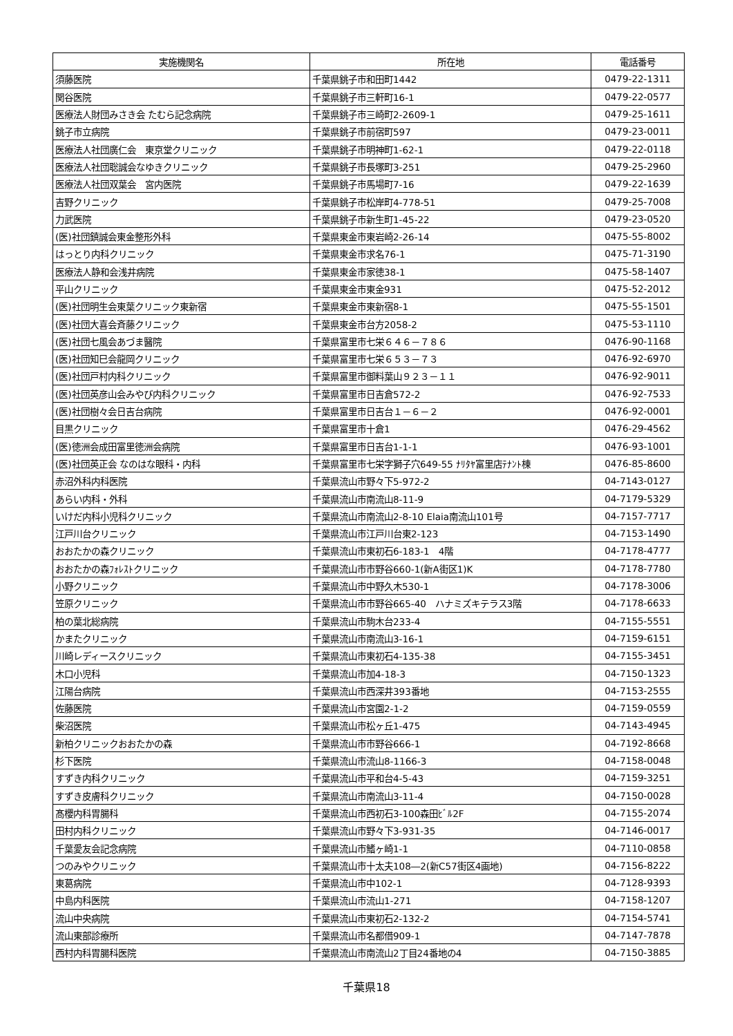| 実施機関名 | 所在地 | 電話番号 |
| --- | --- | --- |
| 須藤医院 | 千葉県銚子市和田町1442 | 0479-22-1311 |
| 関谷医院 | 千葉県銚子市三軒町16-1 | 0479-22-0577 |
| 医療法人財団みさき会 たむら記念病院 | 千葉県銚子市三崎町2-2609-1 | 0479-25-1611 |
| 銚子市立病院 | 千葉県銚子市前宿町597 | 0479-23-0011 |
| 医療法人社団廣仁会 東京堂クリニック | 千葉県銚子市明神町1-62-1 | 0479-22-0118 |
| 医療法人社団聡誠会なゆきクリニック | 千葉県銚子市長塚町3-251 | 0479-25-2960 |
| 医療法人社団双葉会 宮内医院 | 千葉県銚子市馬場町7-16 | 0479-22-1639 |
| 吉野クリニック | 千葉県銚子市松岸町4-778-51 | 0479-25-7008 |
| 力武医院 | 千葉県銚子市新生町1-45-22 | 0479-23-0520 |
| (医)社団鎮誠会東金整形外科 | 千葉県東金市東岩崎2-26-14 | 0475-55-8002 |
| はっとり内科クリニック | 千葉県東金市求名76-1 | 0475-71-3190 |
| 医療法人静和会浅井病院 | 千葉県東金市家徳38-1 | 0475-58-1407 |
| 平山クリニック | 千葉県東金市東金931 | 0475-52-2012 |
| (医)社団明生会東葉クリニック東新宿 | 千葉県東金市東新宿8-1 | 0475-55-1501 |
| (医)社団大喜会斉藤クリニック | 千葉県東金市台方2058-2 | 0475-53-1110 |
| (医)社団七風会あづま醫院 | 千葉県富里市七栄６４６－７８６ | 0476-90-1168 |
| (医)社団知巳会龍岡クリニック | 千葉県富里市七栄６５３－７３ | 0476-92-6970 |
| (医)社団戸村内科クリニック | 千葉県富里市御料葉山９２３－１１ | 0476-92-9011 |
| (医)社団英彦山会みやび内科クリニック | 千葉県富里市日吉倉572-2 | 0476-92-7533 |
| (医)社団樹々会日吉台病院 | 千葉県富里市日吉台１－６－２ | 0476-92-0001 |
| 目黒クリニック | 千葉県富里市十倉1 | 0476-29-4562 |
| (医)徳洲会成田富里徳洲会病院 | 千葉県富里市日吉台1-1-1 | 0476-93-1001 |
| (医)社団英正会 なのはな眼科・内科 | 千葉県富里市七栄字獅子穴649-55 ﾅﾘﾀﾔ富里店ﾃﾅﾝﾄ棟 | 0476-85-8600 |
| 赤沼外科内科医院 | 千葉県流山市野々下5-972-2 | 04-7143-0127 |
| あらい内科・外科 | 千葉県流山市南流山8-11-9 | 04-7179-5329 |
| いけだ内科小児科クリニック | 千葉県流山市南流山2-8-10 Elaia南流山101号 | 04-7157-7717 |
| 江戸川台クリニック | 千葉県流山市江戸川台東2-123 | 04-7153-1490 |
| おおたかの森クリニック | 千葉県流山市東初石6-183-1 4階 | 04-7178-4777 |
| おおたかの森ﾌｫﾚｽﾄクリニック | 千葉県流山市市野谷660-1(新A街区1)K | 04-7178-7780 |
| 小野クリニック | 千葉県流山市中野久木530-1 | 04-7178-3006 |
| 笠原クリニック | 千葉県流山市市野谷665-40 ハナミズキテラス3階 | 04-7178-6633 |
| 柏の葉北総病院 | 千葉県流山市駒木台233-4 | 04-7155-5551 |
| かまたクリニック | 千葉県流山市南流山3-16-1 | 04-7159-6151 |
| 川崎レディースクリニック | 千葉県流山市東初石4-135-38 | 04-7155-3451 |
| 木口小児科 | 千葉県流山市加4-18-3 | 04-7150-1323 |
| 江陽台病院 | 千葉県流山市西深井393番地 | 04-7153-2555 |
| 佐藤医院 | 千葉県流山市宮園2-1-2 | 04-7159-0559 |
| 柴沼医院 | 千葉県流山市松ヶ丘1-475 | 04-7143-4945 |
| 新柏クリニックおおたかの森 | 千葉県流山市市野谷666-1 | 04-7192-8668 |
| 杉下医院 | 千葉県流山市流山8-1166-3 | 04-7158-0048 |
| すずき内科クリニック | 千葉県流山市平和台4-5-43 | 04-7159-3251 |
| すずき皮膚科クリニック | 千葉県流山市南流山3-11-4 | 04-7150-0028 |
| 髙櫻内科胃腸科 | 千葉県流山市西初石3-100森田ﾋﾞﾙ2F | 04-7155-2074 |
| 田村内科クリニック | 千葉県流山市野々下3-931-35 | 04-7146-0017 |
| 千葉愛友会記念病院 | 千葉県流山市鰭ヶ崎1-1 | 04-7110-0858 |
| つのみやクリニック | 千葉県流山市十太夫108―2(新C57街区4画地) | 04-7156-8222 |
| 東葛病院 | 千葉県流山市中102-1 | 04-7128-9393 |
| 中島内科医院 | 千葉県流山市流山1-271 | 04-7158-1207 |
| 流山中央病院 | 千葉県流山市東初石2-132-2 | 04-7154-5741 |
| 流山東部診療所 | 千葉県流山市名都借909-1 | 04-7147-7878 |
| 西村内科胃腸科医院 | 千葉県流山市南流山2丁目24番地の4 | 04-7150-3885 |
千葉県18